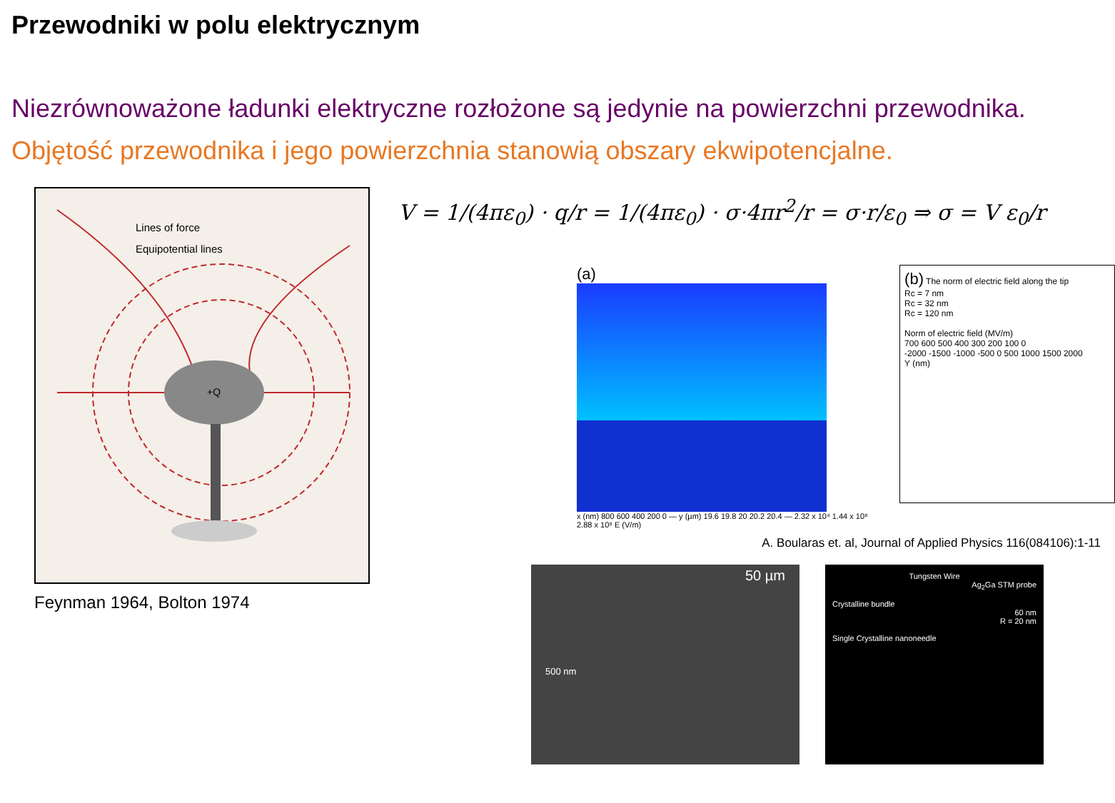Przewodniki w polu elektrycznym
Niezrównoważone ładunki elektryczne rozłożone są jedynie na powierzchni przewodnika.
Objętość przewodnika i jego powierzchnia stanowią obszary ekwipotencjalne.
Lines of force
Equipotential lines
+Q
Feynman 1964, Bolton 1974
V = 1/(4πε<sub>0</sub>) · q/r = 1/(4πε<sub>0</sub>) · σ·4πr<sup>2</sup>/r = σ·r/ε<sub>0</sub> ⇒ σ = V ε<sub>0</sub>/r
(a)
x (nm) 800 600 400 200 0 — y (µm) 19.6 19.8 20 20.2 20.4 — 2.32 x 10⁴ 1.44 x 10⁸ 2.88 x 10⁸ E (V/m)
(b) The norm of electric field along the tip
Rc = 7 nm
Rc = 32 nm
Rc = 120 nm
Norm of electric field (MV/m)
700 600 500 400 300 200 100 0
-2000 -1500 -1000 -500 0 500 1000 1500 2000
Y (nm)
A. Boularas et. al, Journal of Applied Physics 116(084106):1-11
50 µm
500 nm
Tungsten Wire
Ag<sub>2</sub>Ga STM probe
Crystalline bundle
60 nm
R = 20 nm
Single Crystalline nanoneedle